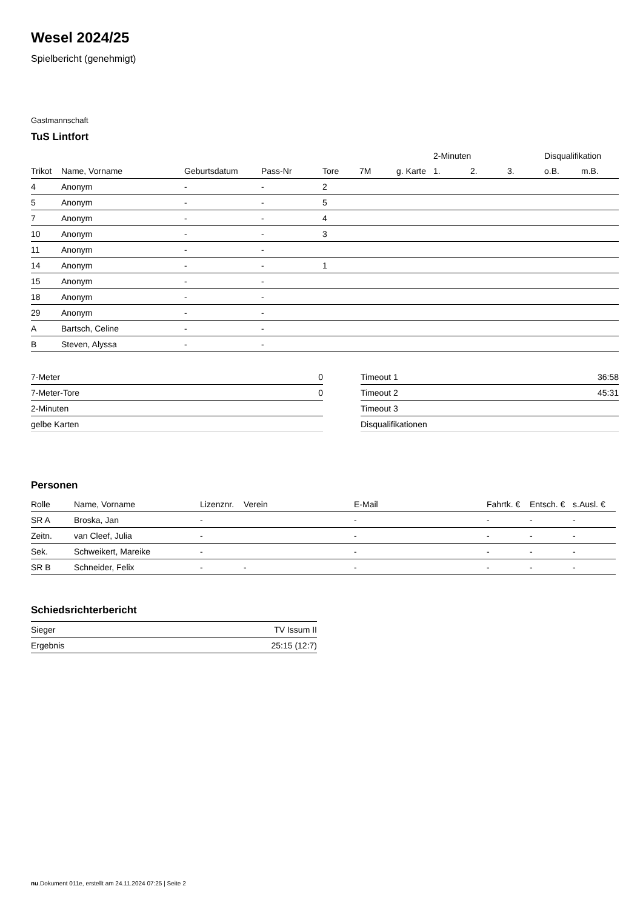Wesel 2024/25
Spielbericht (genehmigt)
Gastmannschaft
TuS Lintfort
| | | | | | | | 2-Minuten | | | Disqualifikation | |
| --- | --- | --- | --- | --- | --- | --- | --- | --- | --- | --- | --- |
| Trikot | Name, Vorname | Geburtsdatum | Pass-Nr | Tore | 7M | g. Karte | 1. | 2. | 3. | o.B. | m.B. |
| 4 | Anonym | - | - | 2 | | | | | | | |
| 5 | Anonym | - | - | 5 | | | | | | | |
| 7 | Anonym | - | - | 4 | | | | | | | |
| 10 | Anonym | - | - | 3 | | | | | | | |
| 11 | Anonym | - | - | | | | | | | | |
| 14 | Anonym | - | - | 1 | | | | | | | |
| 15 | Anonym | - | - | | | | | | | | |
| 18 | Anonym | - | - | | | | | | | | |
| 29 | Anonym | - | - | | | | | | | | |
| A | Bartsch, Celine | - | - | | | | | | | | |
| B | Steven, Alyssa | - | - | | | | | | | | |
| 7-Meter | 0 |
| 7-Meter-Tore | 0 |
| 2-Minuten | |
| gelbe Karten | |
| Timeout 1 | 36:58 |
| Timeout 2 | 45:31 |
| Timeout 3 | |
| Disqualifikationen | |
Personen
| Rolle | Name, Vorname | Lizenznr. | Verein | E-Mail | Fahrtk. € | Entsch. € | s.Ausl. € |
| --- | --- | --- | --- | --- | --- | --- | --- |
| SR A | Broska, Jan | - | | - | - | - | - |
| Zeitn. | van Cleef, Julia | - | | - | - | - | - |
| Sek. | Schweikert, Mareike | - | | - | - | - | - |
| SR B | Schneider, Felix | - | - | - | - | - | - |
Schiedsrichterbericht
| Sieger | TV Issum II |
| Ergebnis | 25:15 (12:7) |
nu.Dokument 011e, erstellt am 24.11.2024 07:25 | Seite 2